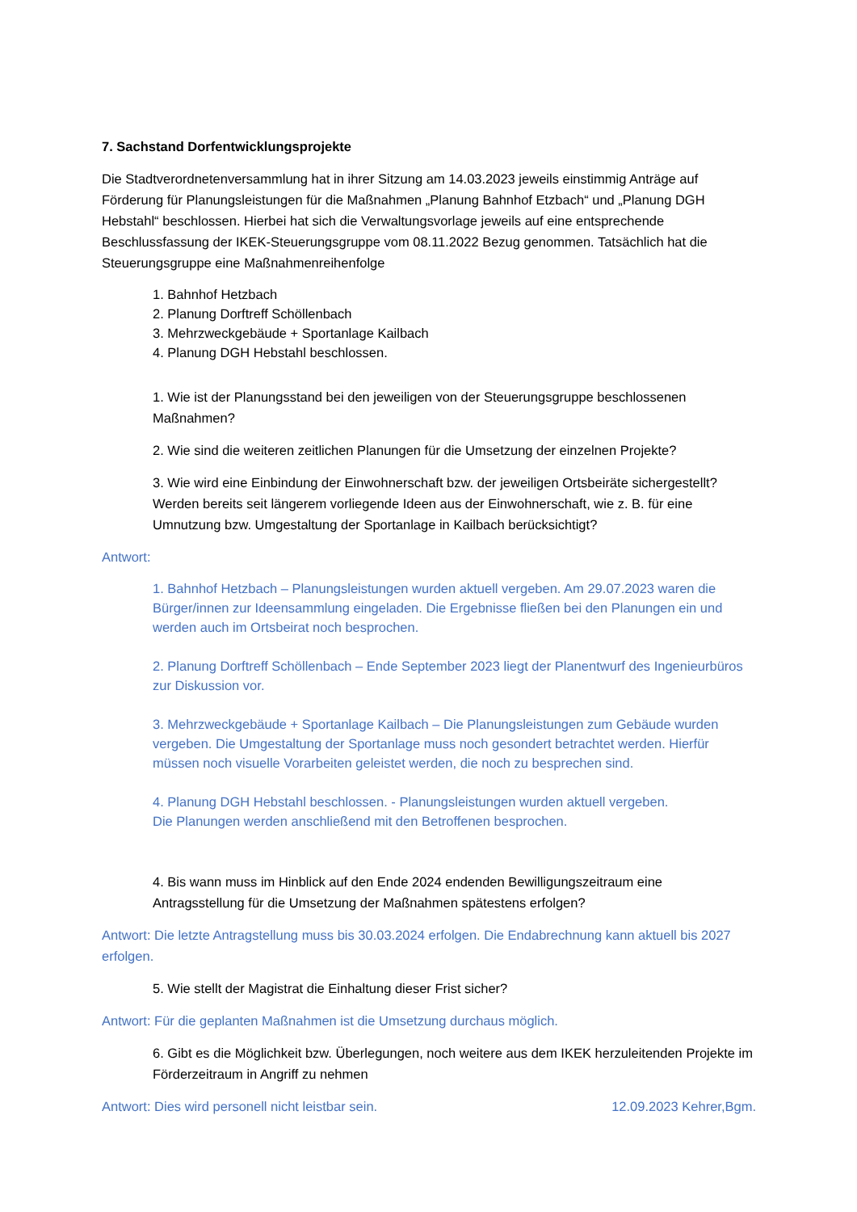7. Sachstand Dorfentwicklungsprojekte
Die Stadtverordnetenversammlung hat in ihrer Sitzung am 14.03.2023 jeweils einstimmig Anträge auf Förderung für Planungsleistungen für die Maßnahmen „Planung Bahnhof Etzbach“ und „Planung DGH Hebstahl“ beschlossen. Hierbei hat sich die Verwaltungsvorlage jeweils auf eine entsprechende Beschlussfassung der IKEK-Steuerungsgruppe vom 08.11.2022 Bezug genommen. Tatsächlich hat die Steuerungsgruppe eine Maßnahmenreihenfolge
1. Bahnhof Hetzbach
2. Planung Dorftreff Schöllenbach
3. Mehrzweckgebäude + Sportanlage Kailbach
4. Planung DGH Hebstahl beschlossen.
1. Wie ist der Planungsstand bei den jeweiligen von der Steuerungsgruppe beschlossenen Maßnahmen?
2. Wie sind die weiteren zeitlichen Planungen für die Umsetzung der einzelnen Projekte?
3. Wie wird eine Einbindung der Einwohnerschaft bzw. der jeweiligen Ortsbeiräte sichergestellt? Werden bereits seit längerem vorliegende Ideen aus der Einwohnerschaft, wie z. B. für eine Umnutzung bzw. Umgestaltung der Sportanlage in Kailbach berücksichtigt?
Antwort:
1. Bahnhof Hetzbach – Planungsleistungen wurden aktuell vergeben. Am 29.07.2023 waren die Bürger/innen zur Ideensammlung eingeladen. Die Ergebnisse fließen bei den Planungen ein und werden auch im Ortsbeirat noch besprochen.
2. Planung Dorftreff Schöllenbach – Ende September 2023 liegt der Planentwurf des Ingenieurbüros zur Diskussion vor.
3. Mehrzweckgebäude + Sportanlage Kailbach – Die Planungsleistungen zum Gebäude wurden vergeben. Die Umgestaltung der Sportanlage muss noch gesondert betrachtet werden. Hierfür müssen noch visuelle Vorarbeiten geleistet werden, die noch zu besprechen sind.
4. Planung DGH Hebstahl beschlossen. - Planungsleistungen wurden aktuell vergeben.
Die Planungen werden anschließend mit den Betroffenen besprochen.
4. Bis wann muss im Hinblick auf den Ende 2024 endenden Bewilligungszeitraum eine Antragsstellung für die Umsetzung der Maßnahmen spätestens erfolgen?
Antwort: Die letzte Antragstellung muss bis 30.03.2024 erfolgen. Die Endabrechnung kann aktuell bis 2027 erfolgen.
5. Wie stellt der Magistrat die Einhaltung dieser Frist sicher?
Antwort: Für die geplanten Maßnahmen ist die Umsetzung durchaus möglich.
6. Gibt es die Möglichkeit bzw. Überlegungen, noch weitere aus dem IKEK herzuleitenden Projekte im Förderzeitraum in Angriff zu nehmen
Antwort: Dies wird personell nicht leistbar sein. 12.09.2023 Kehrer,Bgm.